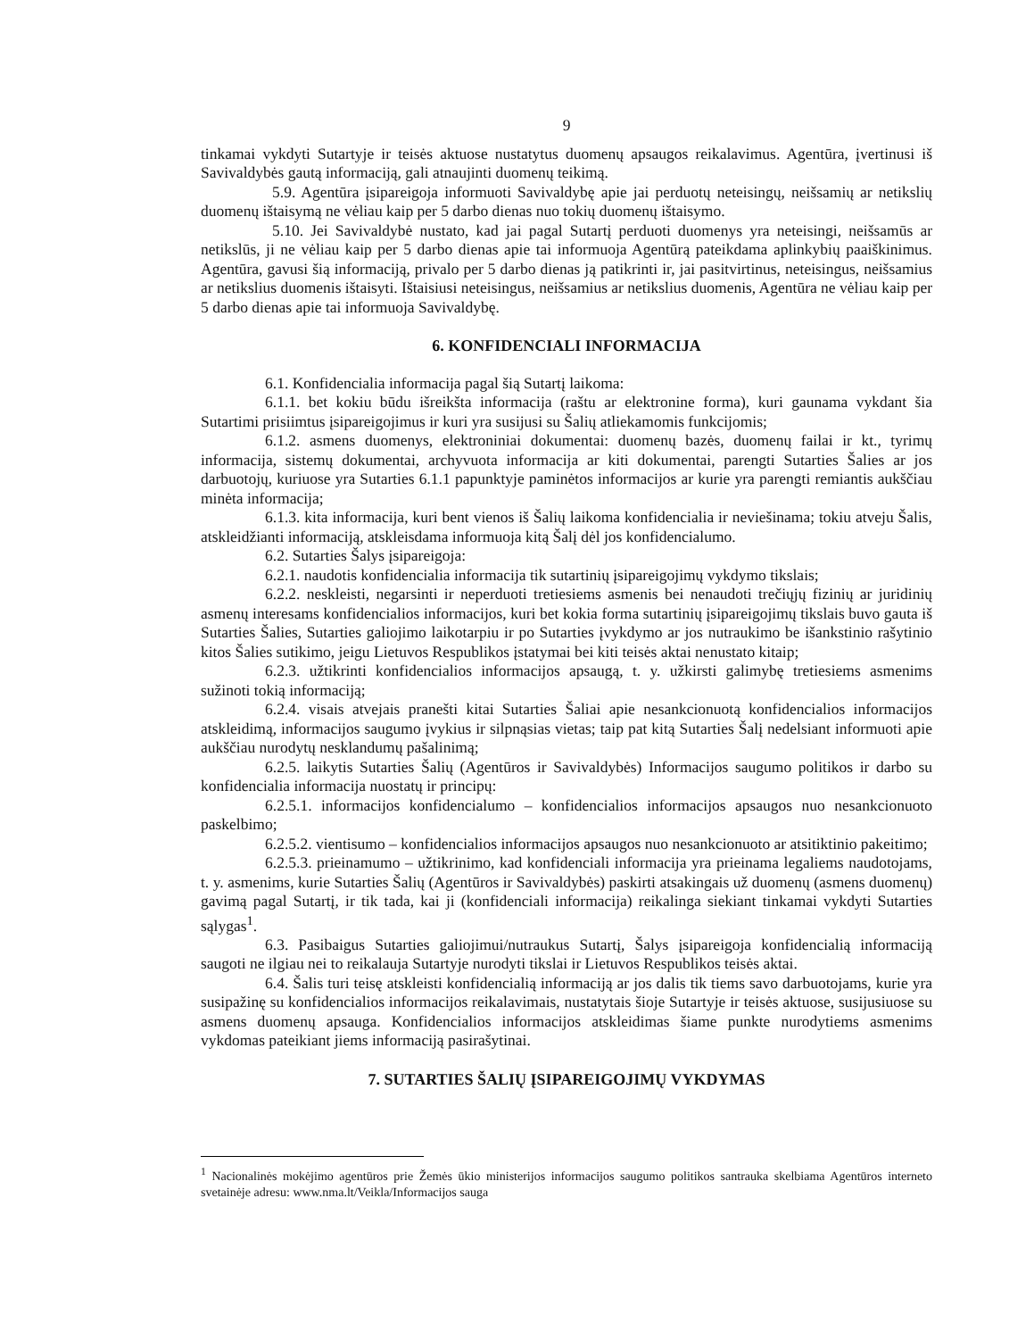9
tinkamai vykdyti Sutartyje ir teisės aktuose nustatytus duomenų apsaugos reikalavimus. Agentūra, įvertinusi iš Savivaldybės gautą informaciją, gali atnaujinti duomenų teikimą.
5.9. Agentūra įsipareigoja informuoti Savivaldybę apie jai perduotų neteisingų, neišsamių ar netikslių duomenų ištaisymą ne vėliau kaip per 5 darbo dienas nuo tokių duomenų ištaisymo.
5.10. Jei Savivaldybė nustato, kad jai pagal Sutartį perduoti duomenys yra neteisingi, neišsamūs ar netikslūs, ji ne vėliau kaip per 5 darbo dienas apie tai informuoja Agentūrą pateikdama aplinkybių paaiškinimus. Agentūra, gavusi šią informaciją, privalo per 5 darbo dienas ją patikrinti ir, jai pasitvirtinus, neteisingus, neišsamius ar netikslius duomenis ištaisyti. Ištaisiusi neteisingus, neišsamius ar netikslius duomenis, Agentūra ne vėliau kaip per 5 darbo dienas apie tai informuoja Savivaldybę.
6. KONFIDENCIALI INFORMACIJA
6.1. Konfidencialia informacija pagal šią Sutartį laikoma:
6.1.1. bet kokiu būdu išreikšta informacija (raštu ar elektronine forma), kuri gaunama vykdant šia Sutartimi prisiimtus įsipareigojimus ir kuri yra susijusi su Šalių atliekamomis funkcijomis;
6.1.2. asmens duomenys, elektroniniai dokumentai: duomenų bazės, duomenų failai ir kt., tyrimų informacija, sistemų dokumentai, archyvuota informacija ar kiti dokumentai, parengti Sutarties Šalies ar jos darbuotojų, kuriuose yra Sutarties 6.1.1 papunktyje paminėtos informacijos ar kurie yra parengti remiantis aukščiau minėta informacija;
6.1.3. kita informacija, kuri bent vienos iš Šalių laikoma konfidencialia ir neviešinama; tokiu atveju Šalis, atskleidžianti informaciją, atskleisdama informuoja kitą Šalį dėl jos konfidencialumo.
6.2. Sutarties Šalys įsipareigoja:
6.2.1. naudotis konfidencialia informacija tik sutartinių įsipareigojimų vykdymo tikslais;
6.2.2. neskleisti, negarsinti ir neperduoti tretiesiems asmenis bei nenaudoti trečiųjų fizinių ar juridinių asmenų interesams konfidencialios informacijos, kuri bet kokia forma sutartinių įsipareigojimų tikslais buvo gauta iš Sutarties Šalies, Sutarties galiojimo laikotarpiu ir po Sutarties įvykdymo ar jos nutraukimo be išankstinio rašytinio kitos Šalies sutikimo, jeigu Lietuvos Respublikos įstatymai bei kiti teisės aktai nenustato kitaip;
6.2.3. užtikrinti konfidencialios informacijos apsaugą, t. y. užkirsti galimybę tretiesiems asmenims sužinoti tokią informaciją;
6.2.4. visais atvejais pranešti kitai Sutarties Šaliai apie nesankcionuotą konfidencialios informacijos atskleidimą, informacijos saugumo įvykius ir silpnąsias vietas; taip pat kitą Sutarties Šalį nedelsiant informuoti apie aukščiau nurodytų nesklandumų pašalinimą;
6.2.5. laikytis Sutarties Šalių (Agentūros ir Savivaldybės) Informacijos saugumo politikos ir darbo su konfidencialia informacija nuostatų ir principų:
6.2.5.1. informacijos konfidencialumo – konfidencialios informacijos apsaugos nuo nesankcionuoto paskelbimo;
6.2.5.2. vientisumo – konfidencialios informacijos apsaugos nuo nesankcionuoto ar atsitiktinio pakeitimo;
6.2.5.3. prieinamumo – užtikrinimo, kad konfidenciali informacija yra prieinama legaliems naudotojams, t. y. asmenims, kurie Sutarties Šalių (Agentūros ir Savivaldybės) paskirti atsakingais už duomenų (asmens duomenų) gavimą pagal Sutartį, ir tik tada, kai ji (konfidenciali informacija) reikalinga siekiant tinkamai vykdyti Sutarties sąlygas<sup>1</sup>.
6.3. Pasibaigus Sutarties galiojimui/nutraukus Sutartį, Šalys įsipareigoja konfidencialią informaciją saugoti ne ilgiau nei to reikalauja Sutartyje nurodyti tikslai ir Lietuvos Respublikos teisės aktai.
6.4. Šalis turi teisę atskleisti konfidencialią informaciją ar jos dalis tik tiems savo darbuotojams, kurie yra susipažinę su konfidencialios informacijos reikalavimais, nustatytais šioje Sutartyje ir teisės aktuose, susijusiuose su asmens duomenų apsauga. Konfidencialios informacijos atskleidimas šiame punkte nurodytiems asmenims vykdomas pateikiant jiems informaciją pasirašytinai.
7. SUTARTIES ŠALIŲ ĮSIPAREIGOJIMŲ VYKDYMAS
<sup>1</sup> Nacionalinės mokėjimo agentūros prie Žemės ūkio ministerijos informacijos saugumo politikos santrauka skelbiama Agentūros interneto svetainėje adresu: www.nma.lt/Veikla/Informacijos sauga